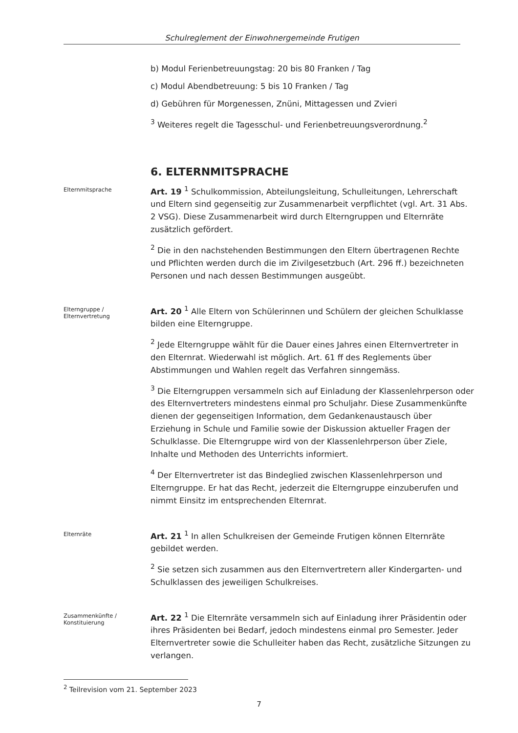Schulreglement der Einwohnergemeinde Frutigen
b) Modul Ferienbetreuungstag: 20 bis 80 Franken / Tag
c) Modul Abendbetreuung: 5 bis 10 Franken / Tag
d) Gebühren für Morgenessen, Znüni, Mittagessen und Zvieri
<sup>3</sup> Weiteres regelt die Tagesschul- und Ferienbetreuungsverordnung.<sup>2</sup>
6. ELTERNMITSPRACHE
Elternmitsprache
Art. 19 <sup>1</sup> Schulkommission, Abteilungsleitung, Schulleitungen, Lehrerschaft und Eltern sind gegenseitig zur Zusammenarbeit verpflichtet (vgl. Art. 31 Abs. 2 VSG). Diese Zusammenarbeit wird durch Elterngruppen und Elternräte zusätzlich gefördert.
<sup>2</sup> Die in den nachstehenden Bestimmungen den Eltern übertragenen Rechte und Pflichten werden durch die im Zivilgesetzbuch (Art. 296 ff.) bezeichneten Personen und nach dessen Bestimmungen ausgeübt.
Elterngruppe /
Elternvertretung
Art. 20 <sup>1</sup> Alle Eltern von Schülerinnen und Schülern der gleichen Schulklasse bilden eine Elterngruppe.
<sup>2</sup> Jede Elterngruppe wählt für die Dauer eines Jahres einen Elternvertreter in den Elternrat. Wiederwahl ist möglich. Art. 61 ff des Reglements über Abstimmungen und Wahlen regelt das Verfahren sinngemäss.
<sup>3</sup> Die Elterngruppen versammeln sich auf Einladung der Klassenlehrperson oder des Elternvertreters mindestens einmal pro Schuljahr. Diese Zusammenkünfte dienen der gegenseitigen Information, dem Gedankenaustausch über Erziehung in Schule und Familie sowie der Diskussion aktueller Fragen der Schulklasse. Die Elterngruppe wird von der Klassenlehrperson über Ziele, Inhalte und Methoden des Unterrichts informiert.
<sup>4</sup> Der Elternvertreter ist das Bindeglied zwischen Klassenlehrperson und Elterngruppe. Er hat das Recht, jederzeit die Elterngruppe einzuberufen und nimmt Einsitz im entsprechenden Elternrat.
Elternräte
Art. 21 <sup>1</sup> In allen Schulkreisen der Gemeinde Frutigen können Elternräte gebildet werden.
<sup>2</sup> Sie setzen sich zusammen aus den Elternvertretern aller Kindergarten- und Schulklassen des jeweiligen Schulkreises.
Zusammenkünfte /
Konstituierung
Art. 22 <sup>1</sup> Die Elternräte versammeln sich auf Einladung ihrer Präsidentin oder ihres Präsidenten bei Bedarf, jedoch mindestens einmal pro Semester. Jeder Elternvertreter sowie die Schulleiter haben das Recht, zusätzliche Sitzungen zu verlangen.
<sup>2</sup> Teilrevision vom 21. September 2023
7